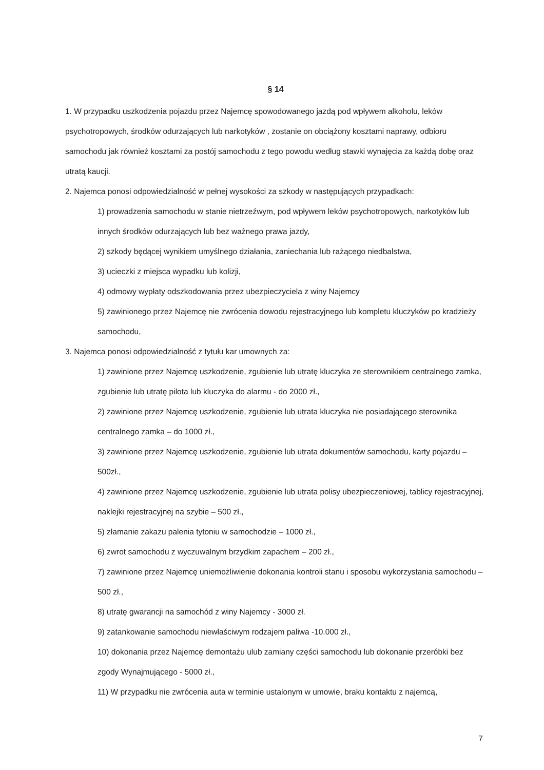§ 14
1. W przypadku uszkodzenia pojazdu przez Najemcę spowodowanego jazdą pod wpływem alkoholu, leków psychotropowych, środków odurzających lub narkotyków , zostanie on obciążony kosztami naprawy, odbioru samochodu jak również kosztami za postój samochodu z tego powodu według stawki wynajęcia za każdą dobę oraz utratą kaucji.
2. Najemca ponosi odpowiedzialność w pełnej wysokości za szkody w następujących przypadkach:
1) prowadzenia samochodu w stanie nietrzeźwym, pod wpływem leków psychotropowych, narkotyków lub innych środków odurzających lub bez ważnego prawa jazdy,
2) szkody będącej wynikiem umyślnego działania, zaniechania lub rażącego niedbalstwa,
3) ucieczki z miejsca wypadku lub kolizji,
4) odmowy wypłaty odszkodowania przez ubezpieczyciela z winy Najemcy
5) zawinionego przez Najemcę nie zwrócenia dowodu rejestracyjnego lub kompletu kluczyków po kradzieży samochodu,
3. Najemca ponosi odpowiedzialność z tytułu kar umownych za:
1) zawinione przez Najemcę uszkodzenie, zgubienie lub utratę kluczyka ze sterownikiem centralnego zamka, zgubienie lub utratę pilota lub kluczyka do alarmu - do 2000 zł.,
2) zawinione przez Najemcę uszkodzenie, zgubienie lub utrata kluczyka nie posiadającego sterownika centralnego zamka – do 1000 zł.,
3) zawinione przez Najemcę uszkodzenie, zgubienie lub utrata dokumentów samochodu, karty pojazdu – 500zł.,
4) zawinione przez Najemcę uszkodzenie, zgubienie lub utrata polisy ubezpieczeniowej, tablicy rejestracyjnej, naklejki rejestracyjnej na szybie – 500 zł.,
5) złamanie zakazu palenia tytoniu w samochodzie – 1000 zł.,
6) zwrot samochodu z wyczuwalnym brzydkim zapachem – 200 zł.,
7) zawinione przez Najemcę uniemożliwienie dokonania kontroli stanu i sposobu wykorzystania samochodu – 500 zł.,
8) utratę gwarancji na samochód z winy Najemcy - 3000 zł.
9) zatankowanie samochodu niewłaściwym rodzajem paliwa -10.000 zł.,
10) dokonania przez Najemcę demontażu ulub zamiany części samochodu lub dokonanie przeróbki bez zgody Wynajmującego - 5000 zł.,
11) W przypadku nie zwrócenia auta w terminie ustalonym w umowie, braku kontaktu z najemcą,
7